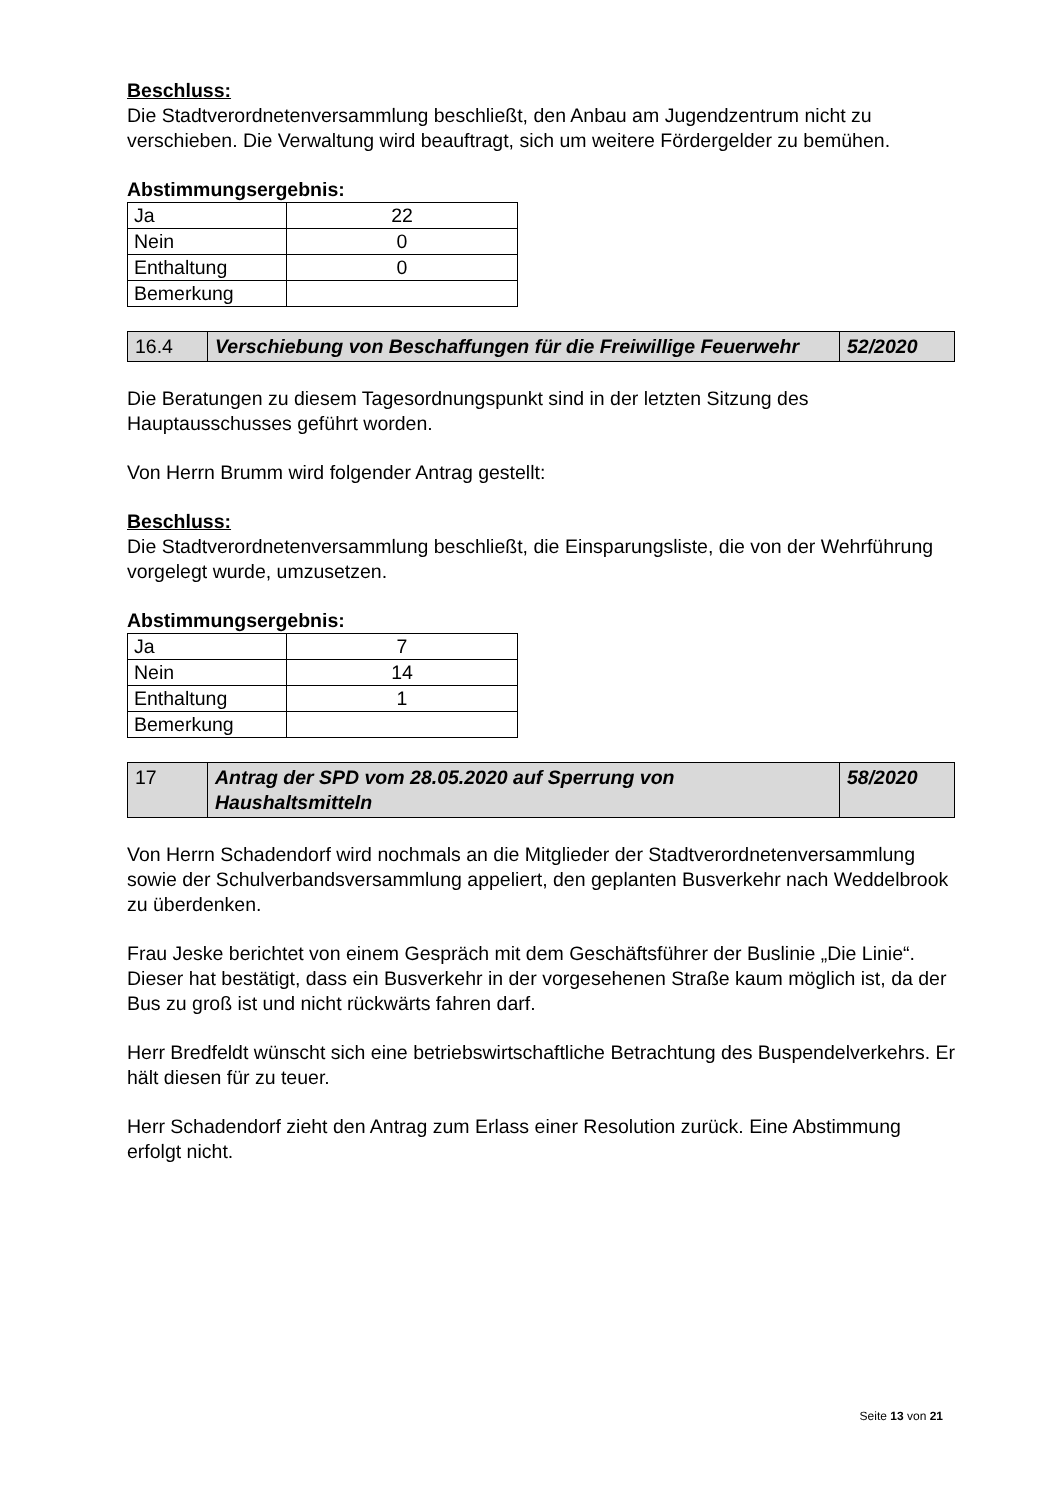Beschluss:
Die Stadtverordnetenversammlung beschließt, den Anbau am Jugendzentrum nicht zu verschieben. Die Verwaltung wird beauftragt, sich um weitere Fördergelder zu bemühen.
Abstimmungsergebnis:
| Ja | 22 |
| Nein | 0 |
| Enthaltung | 0 |
| Bemerkung | |
| 16.4 | Verschiebung von Beschaffungen für die Freiwillige Feuerwehr | 52/2020 |
Die Beratungen zu diesem Tagesordnungspunkt sind in der letzten Sitzung des Hauptausschusses geführt worden.
Von Herrn Brumm wird folgender Antrag gestellt:
Beschluss:
Die Stadtverordnetenversammlung beschließt, die Einsparungsliste, die von der Wehrführung vorgelegt wurde, umzusetzen.
Abstimmungsergebnis:
| Ja | 7 |
| Nein | 14 |
| Enthaltung | 1 |
| Bemerkung | |
| 17 | Antrag der SPD vom 28.05.2020 auf Sperrung von Haushaltsmitteln | 58/2020 |
Von Herrn Schadendorf wird nochmals an die Mitglieder der Stadtverordnetenversammlung sowie der Schulverbandsversammlung appeliert, den geplanten Busverkehr nach Weddelbrook zu überdenken.
Frau Jeske berichtet von einem Gespräch mit dem Geschäftsführer der Buslinie „Die Linie“. Dieser hat bestätigt, dass ein Busverkehr in der vorgesehenen Straße kaum möglich ist, da der Bus zu groß ist und nicht rückwärts fahren darf.
Herr Bredfeldt wünscht sich eine betriebswirtschaftliche Betrachtung des Buspendelverkehrs. Er hält diesen für zu teuer.
Herr Schadendorf zieht den Antrag zum Erlass einer Resolution zurück. Eine Abstimmung erfolgt nicht.
Seite 13 von 21